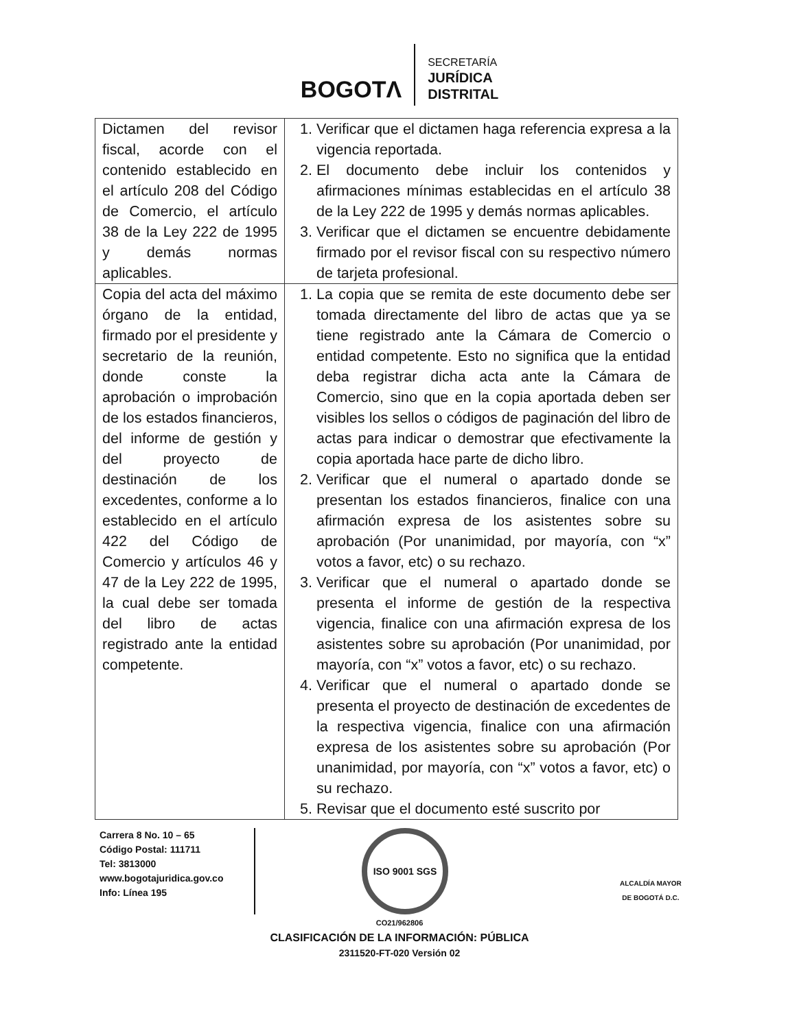BOGOTΛ
SECRETARÍA
JURÍDICA
DISTRITAL
| Dictamen del revisor fiscal, acorde con el contenido establecido en el artículo 208 del Código de Comercio, el artículo 38 de la Ley 222 de 1995 y demás normas aplicables. | 1. Verificar que el dictamen haga referencia expresa a la vigencia reportada. 2. El documento debe incluir los contenidos y afirmaciones mínimas establecidas en el artículo 38 de la Ley 222 de 1995 y demás normas aplicables. 3. Verificar que el dictamen se encuentre debidamente firmado por el revisor fiscal con su respectivo número de tarjeta profesional. |
| Copia del acta del máximo órgano de la entidad, firmado por el presidente y secretario de la reunión, donde conste la aprobación o improbación de los estados financieros, del informe de gestión y del proyecto de destinación de los excedentes, conforme a lo establecido en el artículo 422 del Código de Comercio y artículos 46 y 47 de la Ley 222 de 1995, la cual debe ser tomada del libro de actas registrado ante la entidad competente. | 1. La copia que se remita de este documento debe ser tomada directamente del libro de actas que ya se tiene registrado ante la Cámara de Comercio o entidad competente. Esto no significa que la entidad deba registrar dicha acta ante la Cámara de Comercio, sino que en la copia aportada deben ser visibles los sellos o códigos de paginación del libro de actas para indicar o demostrar que efectivamente la copia aportada hace parte de dicho libro. 2. Verificar que el numeral o apartado donde se presentan los estados financieros, finalice con una afirmación expresa de los asistentes sobre su aprobación (Por unanimidad, por mayoría, con “x” votos a favor, etc) o su rechazo. 3. Verificar que el numeral o apartado donde se presenta el informe de gestión de la respectiva vigencia, finalice con una afirmación expresa de los asistentes sobre su aprobación (Por unanimidad, por mayoría, con “x” votos a favor, etc) o su rechazo. 4. Verificar que el numeral o apartado donde se presenta el proyecto de destinación de excedentes de la respectiva vigencia, finalice con una afirmación expresa de los asistentes sobre su aprobación (Por unanimidad, por mayoría, con “x” votos a favor, etc) o su rechazo. 5. Revisar que el documento esté suscrito por |
Carrera 8 No. 10 – 65
Código Postal: 111711
Tel: 3813000
www.bogotajuridica.gov.co
Info: Línea 195
ISO 9001 SGS
ALCALDÍA MAYOR
DE BOGOTÁ D.C.
CO21/962806
CLASIFICACIÓN DE LA INFORMACIÓN: PÚBLICA
2311520-FT-020 Versión 02